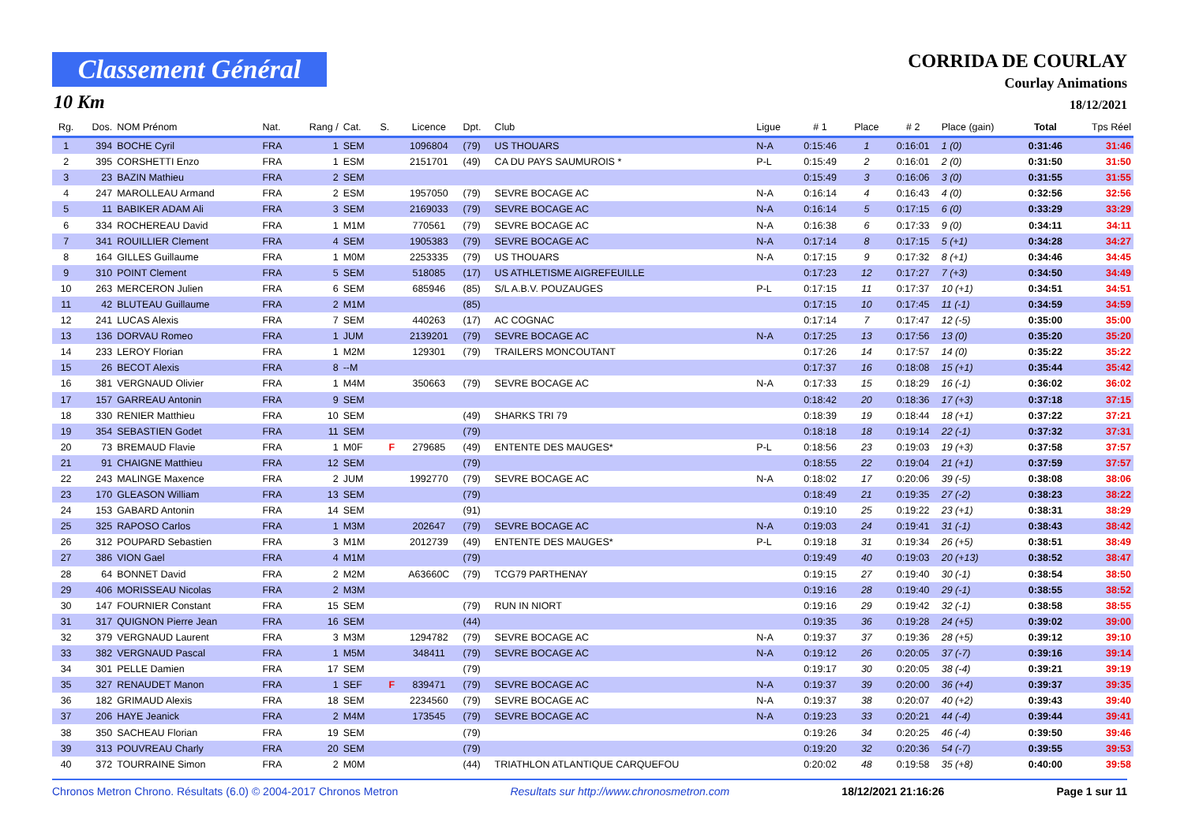Classement Général
10 Km
CORRIDA DE COURLAY
Courlay Animations
18/12/2021
| Rg. | Dos. | NOM Prénom | Nat. | Rang / | Cat. | S. | Licence | Dpt. | Club | Ligue | # 1 | Place | # 2 | Place (gain) | Total | Tps Réel |
| --- | --- | --- | --- | --- | --- | --- | --- | --- | --- | --- | --- | --- | --- | --- | --- | --- |
| 1 | 394 | BOCHE Cyril | FRA | 1 | SEM | | 1096804 | (79) | US THOUARS | N-A | 0:15:46 | 1 | 0:16:01 | 1 (0) | 0:31:46 | 31:46 |
| 2 | 395 | CORSHETTI Enzo | FRA | 1 | ESM | | 2151701 | (49) | CA DU PAYS SAUMUROIS * | P-L | 0:15:49 | 2 | 0:16:01 | 2 (0) | 0:31:50 | 31:50 |
| 3 | 23 | BAZIN Mathieu | FRA | 2 | SEM | | | | | | 0:15:49 | 3 | 0:16:06 | 3 (0) | 0:31:55 | 31:55 |
| 4 | 247 | MAROLLEAU Armand | FRA | 2 | ESM | | 1957050 | (79) | SEVRE BOCAGE AC | N-A | 0:16:14 | 4 | 0:16:43 | 4 (0) | 0:32:56 | 32:56 |
| 5 | 11 | BABIKER ADAM Ali | FRA | 3 | SEM | | 2169033 | (79) | SEVRE BOCAGE AC | N-A | 0:16:14 | 5 | 0:17:15 | 6 (0) | 0:33:29 | 33:29 |
| 6 | 334 | ROCHEREAU David | FRA | 1 | M1M | | 770561 | (79) | SEVRE BOCAGE AC | N-A | 0:16:38 | 6 | 0:17:33 | 9 (0) | 0:34:11 | 34:11 |
| 7 | 341 | ROUILLIER Clement | FRA | 4 | SEM | | 1905383 | (79) | SEVRE BOCAGE AC | N-A | 0:17:14 | 8 | 0:17:15 | 5 (+1) | 0:34:28 | 34:27 |
| 8 | 164 | GILLES Guillaume | FRA | 1 | M0M | | 2253335 | (79) | US THOUARS | N-A | 0:17:15 | 9 | 0:17:32 | 8 (+1) | 0:34:46 | 34:45 |
| 9 | 310 | POINT Clement | FRA | 5 | SEM | | 518085 | (17) | US ATHLETISME AIGREFEUILLE | | 0:17:23 | 12 | 0:17:27 | 7 (+3) | 0:34:50 | 34:49 |
| 10 | 263 | MERCERON Julien | FRA | 6 | SEM | | 685946 | (85) | S/L A.B.V. POUZAUGES | P-L | 0:17:15 | 11 | 0:17:37 | 10 (+1) | 0:34:51 | 34:51 |
| 11 | 42 | BLUTEAU Guillaume | FRA | 2 | M1M | | | (85) | | | 0:17:15 | 10 | 0:17:45 | 11 (-1) | 0:34:59 | 34:59 |
| 12 | 241 | LUCAS Alexis | FRA | 7 | SEM | | 440263 | (17) | AC COGNAC | | 0:17:14 | 7 | 0:17:47 | 12 (-5) | 0:35:00 | 35:00 |
| 13 | 136 | DORVAU Romeo | FRA | 1 | JUM | | 2139201 | (79) | SEVRE BOCAGE AC | N-A | 0:17:25 | 13 | 0:17:56 | 13 (0) | 0:35:20 | 35:20 |
| 14 | 233 | LEROY Florian | FRA | 1 | M2M | | 129301 | (79) | TRAILERS MONCOUTANT | | 0:17:26 | 14 | 0:17:57 | 14 (0) | 0:35:22 | 35:22 |
| 15 | 26 | BECOT Alexis | FRA | 8 | --M | | | | | | 0:17:37 | 16 | 0:18:08 | 15 (+1) | 0:35:44 | 35:42 |
| 16 | 381 | VERGNAUD Olivier | FRA | 1 | M4M | | 350663 | (79) | SEVRE BOCAGE AC | N-A | 0:17:33 | 15 | 0:18:29 | 16 (-1) | 0:36:02 | 36:02 |
| 17 | 157 | GARREAU Antonin | FRA | 9 | SEM | | | | | | 0:18:42 | 20 | 0:18:36 | 17 (+3) | 0:37:18 | 37:15 |
| 18 | 330 | RENIER Matthieu | FRA | 10 | SEM | | | (49) | SHARKS TRI 79 | | 0:18:39 | 19 | 0:18:44 | 18 (+1) | 0:37:22 | 37:21 |
| 19 | 354 | SEBASTIEN Godet | FRA | 11 | SEM | | | (79) | | | 0:18:18 | 18 | 0:19:14 | 22 (-1) | 0:37:32 | 37:31 |
| 20 | 73 | BREMAUD Flavie | FRA | 1 | M0F | F | 279685 | (49) | ENTENTE DES MAUGES* | P-L | 0:18:56 | 23 | 0:19:03 | 19 (+3) | 0:37:58 | 37:57 |
| 21 | 91 | CHAIGNE Matthieu | FRA | 12 | SEM | | | (79) | | | 0:18:55 | 22 | 0:19:04 | 21 (+1) | 0:37:59 | 37:57 |
| 22 | 243 | MALINGE Maxence | FRA | 2 | JUM | | 1992770 | (79) | SEVRE BOCAGE AC | N-A | 0:18:02 | 17 | 0:20:06 | 39 (-5) | 0:38:08 | 38:06 |
| 23 | 170 | GLEASON William | FRA | 13 | SEM | | | (79) | | | 0:18:49 | 21 | 0:19:35 | 27 (-2) | 0:38:23 | 38:22 |
| 24 | 153 | GABARD Antonin | FRA | 14 | SEM | | | (91) | | | 0:19:10 | 25 | 0:19:22 | 23 (+1) | 0:38:31 | 38:29 |
| 25 | 325 | RAPOSO Carlos | FRA | 1 | M3M | | 202647 | (79) | SEVRE BOCAGE AC | N-A | 0:19:03 | 24 | 0:19:41 | 31 (-1) | 0:38:43 | 38:42 |
| 26 | 312 | POUPARD Sebastien | FRA | 3 | M1M | | 2012739 | (49) | ENTENTE DES MAUGES* | P-L | 0:19:18 | 31 | 0:19:34 | 26 (+5) | 0:38:51 | 38:49 |
| 27 | 386 | VION Gael | FRA | 4 | M1M | | | (79) | | | 0:19:49 | 40 | 0:19:03 | 20 (+13) | 0:38:52 | 38:47 |
| 28 | 64 | BONNET David | FRA | 2 | M2M | | A63660C | (79) | TCG79 PARTHENAY | | 0:19:15 | 27 | 0:19:40 | 30 (-1) | 0:38:54 | 38:50 |
| 29 | 406 | MORISSEAU Nicolas | FRA | 2 | M3M | | | | | | 0:19:16 | 28 | 0:19:40 | 29 (-1) | 0:38:55 | 38:52 |
| 30 | 147 | FOURNIER Constant | FRA | 15 | SEM | | | (79) | RUN IN NIORT | | 0:19:16 | 29 | 0:19:42 | 32 (-1) | 0:38:58 | 38:55 |
| 31 | 317 | QUIGNON Pierre Jean | FRA | 16 | SEM | | | (44) | | | 0:19:35 | 36 | 0:19:28 | 24 (+5) | 0:39:02 | 39:00 |
| 32 | 379 | VERGNAUD Laurent | FRA | 3 | M3M | | 1294782 | (79) | SEVRE BOCAGE AC | N-A | 0:19:37 | 37 | 0:19:36 | 28 (+5) | 0:39:12 | 39:10 |
| 33 | 382 | VERGNAUD Pascal | FRA | 1 | M5M | | 348411 | (79) | SEVRE BOCAGE AC | N-A | 0:19:12 | 26 | 0:20:05 | 37 (-7) | 0:39:16 | 39:14 |
| 34 | 301 | PELLE Damien | FRA | 17 | SEM | | | (79) | | | 0:19:17 | 30 | 0:20:05 | 38 (-4) | 0:39:21 | 39:19 |
| 35 | 327 | RENAUDET Manon | FRA | 1 | SEF | F | 839471 | (79) | SEVRE BOCAGE AC | N-A | 0:19:37 | 39 | 0:20:00 | 36 (+4) | 0:39:37 | 39:35 |
| 36 | 182 | GRIMAUD Alexis | FRA | 18 | SEM | | 2234560 | (79) | SEVRE BOCAGE AC | N-A | 0:19:37 | 38 | 0:20:07 | 40 (+2) | 0:39:43 | 39:40 |
| 37 | 206 | HAYE Jeanick | FRA | 2 | M4M | | 173545 | (79) | SEVRE BOCAGE AC | N-A | 0:19:23 | 33 | 0:20:21 | 44 (-4) | 0:39:44 | 39:41 |
| 38 | 350 | SACHEAU Florian | FRA | 19 | SEM | | | (79) | | | 0:19:26 | 34 | 0:20:25 | 46 (-4) | 0:39:50 | 39:46 |
| 39 | 313 | POUVREAU Charly | FRA | 20 | SEM | | | (79) | | | 0:19:20 | 32 | 0:20:36 | 54 (-7) | 0:39:55 | 39:53 |
| 40 | 372 | TOURRAINE Simon | FRA | 2 | M0M | | | (44) | TRIATHLON ATLANTIQUE CARQUEFOU | | 0:20:02 | 48 | 0:19:58 | 35 (+8) | 0:40:00 | 39:58 |
Chronos Metron Chrono. Résultats (6.0) © 2004-2017 Chronos Metron Resultats sur http://www.chronosmetron.com 18/12/2021 21:16:26 Page 1 sur 11